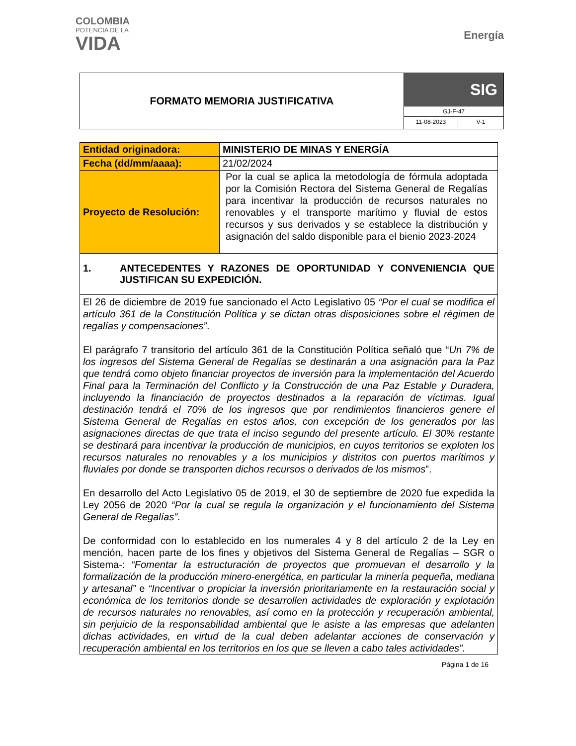COLOMBIA
POTENCIA DE LA
VIDA
Energía
FORMATO MEMORIA JUSTIFICATIVA
SIG
GJ-F-47
11-08-2023 V-1
| Entidad originadora: | MINISTERIO DE MINAS Y ENERGÍA |
| Fecha (dd/mm/aaaa): | 21/02/2024 |
| Proyecto de Resolución: | Por la cual se aplica la metodología de fórmula adoptada por la Comisión Rectora del Sistema General de Regalías para incentivar la producción de recursos naturales no renovables y el transporte marítimo y fluvial de estos recursos y sus derivados y se establece la distribución y asignación del saldo disponible para el bienio 2023-2024 |
| 1. ANTECEDENTES Y RAZONES DE OPORTUNIDAD Y CONVENIENCIA QUE JUSTIFICAN SU EXPEDICIÓN. | |
| El 26 de diciembre de 2019 fue sancionado el Acto Legislativo 05 “Por el cual se modifica el artículo 361 de la Constitución Política y se dictan otras disposiciones sobre el régimen de regalías y compensaciones” . El parágrafo 7 transitorio del artículo 361 de la Constitución Política señaló que “ Un 7% de los ingresos del Sistema General de Regalías se destinarán a una asignación para la Paz que tendrá como objeto financiar proyectos de inversión para la implementación del Acuerdo Final para la Terminación del Conflicto y la Construcción de una Paz Estable y Duradera, incluyendo la financiación de proyectos destinados a la reparación de víctimas. Igual destinación tendrá el 70% de los ingresos que por rendimientos financieros genere el Sistema General de Regalías en estos años, con excepción de los generados por las asignaciones directas de que trata el inciso segundo del presente artículo. El 30% restante se destinará para incentivar la producción de municipios, en cuyos territorios se exploten los recursos naturales no renovables y a los municipios y distritos con puertos marítimos y fluviales por donde se transporten dichos recursos o derivados de los mismos ”. En desarrollo del Acto Legislativo 05 de 2019, el 30 de septiembre de 2020 fue expedida la Ley 2056 de 2020 “Por la cual se regula la organización y el funcionamiento del Sistema General de Regalías” . De conformidad con lo establecido en los numerales 4 y 8 del artículo 2 de la Ley en mención, hacen parte de los fines y objetivos del Sistema General de Regalías – SGR o Sistema-: “Fomentar la estructuración de proyectos que promuevan el desarrollo y la formalización de la producción minero-energética, en particular la minería pequeña, mediana y artesanal” e “Incentivar o propiciar la inversión prioritariamente en la restauración social y económica de los territorios donde se desarrollen actividades de exploración y explotación de recursos naturales no renovables, así como en la protección y recuperación ambiental, sin perjuicio de la responsabilidad ambiental que le asiste a las empresas que adelanten dichas actividades, en virtud de la cual deben adelantar acciones de conservación y recuperación ambiental en los territorios en los que se lleven a cabo tales actividades”. | |
Página 1 de 16